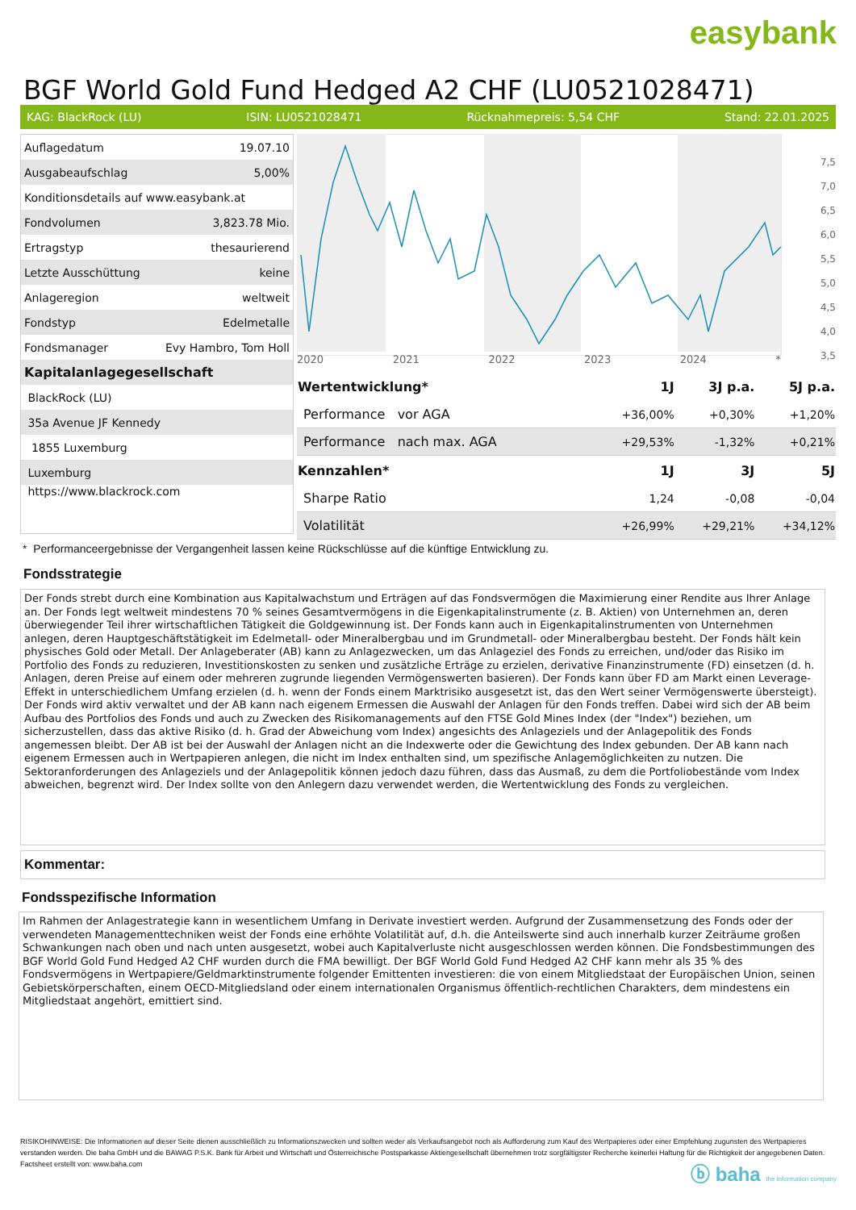easybank
BGF World Gold Fund Hedged A2 CHF (LU0521028471)
KAG: BlackRock (LU) ISIN: LU0521028471 Rücknahmepreis: 5,54 CHF Stand: 22.01.2025
| Auflagedatum | 19.07.10 |
| Ausgabeaufschlag | 5,00% |
| Konditionsdetails auf www.easybank.at | |
| Fondvolumen | 3,823.78 Mio. |
| Ertragstyp | thesaurierend |
| Letzte Ausschüttung | keine |
| Anlageregion | weltweit |
| Fondstyp | Edelmetalle |
| Fondsmanager | Evy Hambro, Tom Holl |
| Kapitalanlagegesellschaft | |
| BlackRock (LU) | |
| 35a Avenue JF Kennedy | |
| 1855 Luxemburg | |
| Luxemburg | |
| https://www.blackrock.com | |
7,5
7,0
6,5
6,0
5,5
5,0
4,5
4,0
3,5
2020 2021 2022 2023 2024 *
| Wertentwicklung* | 1J | 3J p.a. | 5J p.a. |
| --- | --- | --- | --- |
| Performance vor AGA | +36,00% | +0,30% | +1,20% |
| Performance nach max. AGA | +29,53% | -1,32% | +0,21% |
| Kennzahlen* | 1J | 3J | 5J |
| Sharpe Ratio | 1,24 | -0,08 | -0,04 |
| Volatilität | +26,99% | +29,21% | +34,12% |
* Performanceergebnisse der Vergangenheit lassen keine Rückschlüsse auf die künftige Entwicklung zu.
Fondsstrategie
Der Fonds strebt durch eine Kombination aus Kapitalwachstum und Erträgen auf das Fondsvermögen die Maximierung einer Rendite aus Ihrer Anlage an. Der Fonds legt weltweit mindestens 70 % seines Gesamtvermögens in die Eigenkapitalinstrumente (z. B. Aktien) von Unternehmen an, deren überwiegender Teil ihrer wirtschaftlichen Tätigkeit die Goldgewinnung ist. Der Fonds kann auch in Eigenkapitalinstrumenten von Unternehmen anlegen, deren Hauptgeschäftstätigkeit im Edelmetall- oder Mineralbergbau und im Grundmetall- oder Mineralbergbau besteht. Der Fonds hält kein physisches Gold oder Metall. Der Anlageberater (AB) kann zu Anlagezwecken, um das Anlageziel des Fonds zu erreichen, und/oder das Risiko im Portfolio des Fonds zu reduzieren, Investitionskosten zu senken und zusätzliche Erträge zu erzielen, derivative Finanzinstrumente (FD) einsetzen (d. h. Anlagen, deren Preise auf einem oder mehreren zugrunde liegenden Vermögenswerten basieren). Der Fonds kann über FD am Markt einen Leverage-Effekt in unterschiedlichem Umfang erzielen (d. h. wenn der Fonds einem Marktrisiko ausgesetzt ist, das den Wert seiner Vermögenswerte übersteigt).
Der Fonds wird aktiv verwaltet und der AB kann nach eigenem Ermessen die Auswahl der Anlagen für den Fonds treffen. Dabei wird sich der AB beim Aufbau des Portfolios des Fonds und auch zu Zwecken des Risikomanagements auf den FTSE Gold Mines Index (der "Index") beziehen, um sicherzustellen, dass das aktive Risiko (d. h. Grad der Abweichung vom Index) angesichts des Anlageziels und der Anlagepolitik des Fonds angemessen bleibt. Der AB ist bei der Auswahl der Anlagen nicht an die Indexwerte oder die Gewichtung des Index gebunden. Der AB kann nach eigenem Ermessen auch in Wertpapieren anlegen, die nicht im Index enthalten sind, um spezifische Anlagemöglichkeiten zu nutzen. Die Sektoranforderungen des Anlageziels und der Anlagepolitik können jedoch dazu führen, dass das Ausmaß, zu dem die Portfoliobestände vom Index abweichen, begrenzt wird. Der Index sollte von den Anlegern dazu verwendet werden, die Wertentwicklung des Fonds zu vergleichen.
Kommentar:
Fondsspezifische Information
Im Rahmen der Anlagestrategie kann in wesentlichem Umfang in Derivate investiert werden. Aufgrund der Zusammensetzung des Fonds oder der verwendeten Managementtechniken weist der Fonds eine erhöhte Volatilität auf, d.h. die Anteilswerte sind auch innerhalb kurzer Zeiträume großen Schwankungen nach oben und nach unten ausgesetzt, wobei auch Kapitalverluste nicht ausgeschlossen werden können. Die Fondsbestimmungen des BGF World Gold Fund Hedged A2 CHF wurden durch die FMA bewilligt. Der BGF World Gold Fund Hedged A2 CHF kann mehr als 35 % des Fondsvermögens in Wertpapiere/Geldmarktinstrumente folgender Emittenten investieren: die von einem Mitgliedstaat der Europäischen Union, seinen Gebietskörperschaften, einem OECD-Mitgliedsland oder einem internationalen Organismus öffentlich-rechtlichen Charakters, dem mindestens ein Mitgliedstaat angehört, emittiert sind.
RISIKOHINWEISE: Die Informationen auf dieser Seite dienen ausschließlich zu Informationszwecken und sollten weder als Verkaufsangebot noch als Aufforderung zum Kauf des Wertpapieres oder einer Empfehlung zugunsten des Wertpapieres verstanden werden. Die baha GmbH und die BAWAG P.S.K. Bank für Arbeit und Wirtschaft und Österreichische Postsparkasse Aktiengesellschaft übernehmen trotz sorgfältigster Recherche keinerlei Haftung für die Richtigkeit der angegebenen Daten.
Factsheet erstellt von: www.baha.com
ⓑ baha the information company